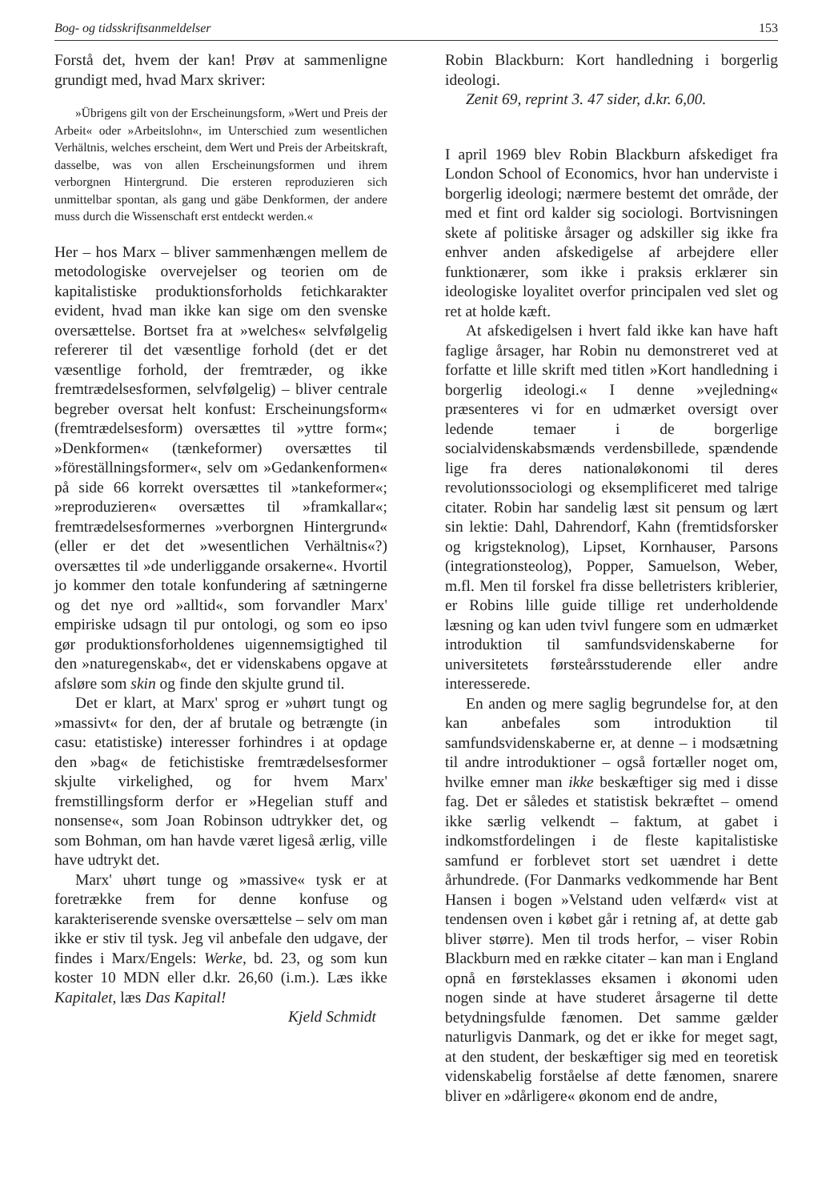Bog- og tidsskriftsanmeldelser 153
Forstå det, hvem der kan! Prøv at sammenligne grundigt med, hvad Marx skriver:
»Übrigens gilt von der Erscheinungsform, »Wert und Preis der Arbeit« oder »Arbeitslohn«, im Unterschied zum wesentlichen Verhältnis, welches erscheint, dem Wert und Preis der Arbeitskraft, dasselbe, was von allen Erscheinungsformen und ihrem verborgnen Hintergrund. Die ersteren reproduzieren sich unmittelbar spontan, als gang und gäbe Denkformen, der andere muss durch die Wissenschaft erst entdeckt werden.«
Her – hos Marx – bliver sammenhængen mellem de metodologiske overvejelser og teorien om de kapitalistiske produktionsforholds fetichkarakter evident, hvad man ikke kan sige om den svenske oversættelse. Bortset fra at »welches« selvfølgelig refererer til det væsentlige forhold (det er det væsentlige forhold, der fremtræder, og ikke fremtrædelsesformen, selvfølgelig) – bliver centrale begreber oversat helt konfust: Erscheinungsform« (fremtrædelsesform) oversættes til »yttre form«; »Denkformen« (tænkeformer) oversættes til »föreställningsformer«, selv om »Gedankenformen« på side 66 korrekt oversættes til »tankeformer«; »reproduzieren« oversættes til »framkallar«; fremtrædelsesformernes »verborgnen Hintergrund« (eller er det det »wesentlichen Verhältnis«?) oversættes til »de underliggande orsakerne«. Hvortil jo kommer den totale konfundering af sætningerne og det nye ord »alltid«, som forvandler Marx' empiriske udsagn til pur ontologi, og som eo ipso gør produktionsforholdenes uigennemsigtighed til den »naturegenskab«, det er videnskabens opgave at afsløre som skin og finde den skjulte grund til.
Det er klart, at Marx' sprog er »uhørt tungt og »massivt« for den, der af brutale og betrængte (in casu: etatistiske) interesser forhindres i at opdage den »bag« de fetichistiske fremtrædelsesformer skjulte virkelighed, og for hvem Marx' fremstillingsform derfor er »Hegelian stuff and nonsense«, som Joan Robinson udtrykker det, og som Bohman, om han havde været ligeså ærlig, ville have udtrykt det.
Marx' uhørt tunge og »massive« tysk er at foretrække frem for denne konfuse og karakteriserende svenske oversættelse – selv om man ikke er stiv til tysk. Jeg vil anbefale den udgave, der findes i Marx/Engels: Werke, bd. 23, og som kun koster 10 MDN eller d.kr. 26,60 (i.m.). Læs ikke Kapitalet, læs Das Kapital!
Kjeld Schmidt
Robin Blackburn: Kort handledning i borgerlig ideologi.
Zenit 69, reprint 3. 47 sider, d.kr. 6,00.
I april 1969 blev Robin Blackburn afskediget fra London School of Economics, hvor han underviste i borgerlig ideologi; nærmere bestemt det område, der med et fint ord kalder sig sociologi. Bortvisningen skete af politiske årsager og adskiller sig ikke fra enhver anden afskedigelse af arbejdere eller funktionærer, som ikke i praksis erklærer sin ideologiske loyalitet overfor principalen ved slet og ret at holde kæft.
At afskedigelsen i hvert fald ikke kan have haft faglige årsager, har Robin nu demonstreret ved at forfatte et lille skrift med titlen »Kort handledning i borgerlig ideologi.« I denne »vejledning« præsenteres vi for en udmærket oversigt over ledende temaer i de borgerlige socialvidenskabsmænds verdensbillede, spændende lige fra deres nationaløkonomi til deres revolutionssociologi og eksemplificeret med talrige citater. Robin har sandelig læst sit pensum og lært sin lektie: Dahl, Dahrendorf, Kahn (fremtidsforsker og krigsteknolog), Lipset, Kornhauser, Parsons (integrationsteolog), Popper, Samuelson, Weber, m.fl. Men til forskel fra disse belletristers kriblerier, er Robins lille guide tillige ret underholdende læsning og kan uden tvivl fungere som en udmærket introduktion til samfundsvidenskaberne for universitetets førsteårsstuderende eller andre interesserede.
En anden og mere saglig begrundelse for, at den kan anbefales som introduktion til samfundsvidenskaberne er, at denne – i modsætning til andre introduktioner – også fortæller noget om, hvilke emner man ikke beskæftiger sig med i disse fag. Det er således et statistisk bekræftet – omend ikke særlig velkendt – faktum, at gabet i indkomstfordelingen i de fleste kapitalistiske samfund er forblevet stort set uændret i dette århundrede. (For Danmarks vedkommende har Bent Hansen i bogen »Velstand uden velfærd« vist at tendensen oven i købet går i retning af, at dette gab bliver større). Men til trods herfor, – viser Robin Blackburn med en række citater – kan man i England opnå en førsteklasses eksamen i økonomi uden nogen sinde at have studeret årsagerne til dette betydningsfulde fænomen. Det samme gælder naturligvis Danmark, og det er ikke for meget sagt, at den student, der beskæftiger sig med en teoretisk videnskabelig forståelse af dette fænomen, snarere bliver en »dårligere« økonom end de andre,